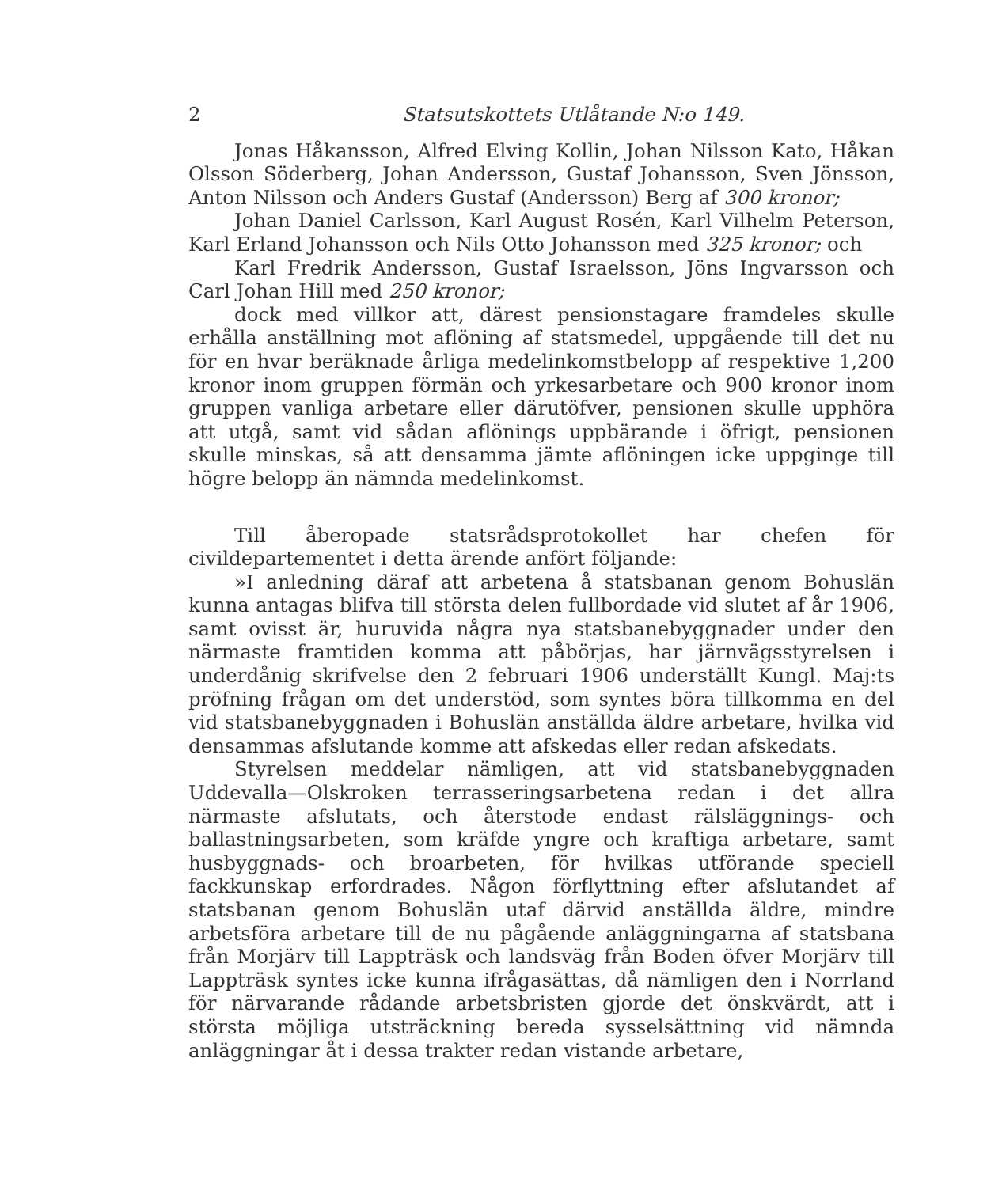2 Statsutskottets Utlåtande N:o 149.
Jonas Håkansson, Alfred Elving Kollin, Johan Nilsson Kato, Håkan Olsson Söderberg, Johan Andersson, Gustaf Johansson, Sven Jönsson, Anton Nilsson och Anders Gustaf (Andersson) Berg af 300 kronor;
Johan Daniel Carlsson, Karl August Rosén, Karl Vilhelm Peterson, Karl Erland Johansson och Nils Otto Johansson med 325 kronor; och
Karl Fredrik Andersson, Gustaf Israelsson, Jöns Ingvarsson och Carl Johan Hill med 250 kronor;
dock med villkor att, därest pensionstagare framdeles skulle erhålla anställning mot aflöning af statsmedel, uppgående till det nu för en hvar beräknade årliga medelinkomstbelopp af respektive 1,200 kronor inom gruppen förmän och yrkesarbetare och 900 kronor inom gruppen vanliga arbetare eller därutöfver, pensionen skulle upphöra att utgå, samt vid sådan aflönings uppbärande i öfrigt, pensionen skulle minskas, så att densamma jämte aflöningen icke uppginge till högre belopp än nämnda medelinkomst.
Till åberopade statsrådsprotokollet har chefen för civildepartementet i detta ärende anfört följande:
»I anledning däraf att arbetena å statsbanan genom Bohuslän kunna antagas blifva till största delen fullbordade vid slutet af år 1906, samt ovisst är, huruvida några nya statsbanebyggnader under den närmaste framtiden komma att påbörjas, har järnvägsstyrelsen i underdånig skrifvelse den 2 februari 1906 underställt Kungl. Maj:ts pröfning frågan om det understöd, som syntes böra tillkomma en del vid statsbanebyggnaden i Bohuslän anställda äldre arbetare, hvilka vid densammas afslutande komme att afskedas eller redan afskedats.
Styrelsen meddelar nämligen, att vid statsbanebyggnaden Uddevalla—Olskroken terrasseringsarbetena redan i det allra närmaste afslutats, och återstode endast rälsläggnings- och ballastningsarbeten, som kräfde yngre och kraftiga arbetare, samt husbyggnads- och broarbeten, för hvilkas utförande speciell fackkunskap erfordrades. Någon förflyttning efter afslutandet af statsbanan genom Bohuslän utaf därvid anställda äldre, mindre arbetsföra arbetare till de nu pågående anläggningarna af statsbana från Morjärv till Lappträsk och landsväg från Boden öfver Morjärv till Lappträsk syntes icke kunna ifrågasättas, då nämligen den i Norrland för närvarande rådande arbetsbristen gjorde det önskvärdt, att i största möjliga utsträckning bereda sysselsättning vid nämnda anläggningar åt i dessa trakter redan vistande arbetare,